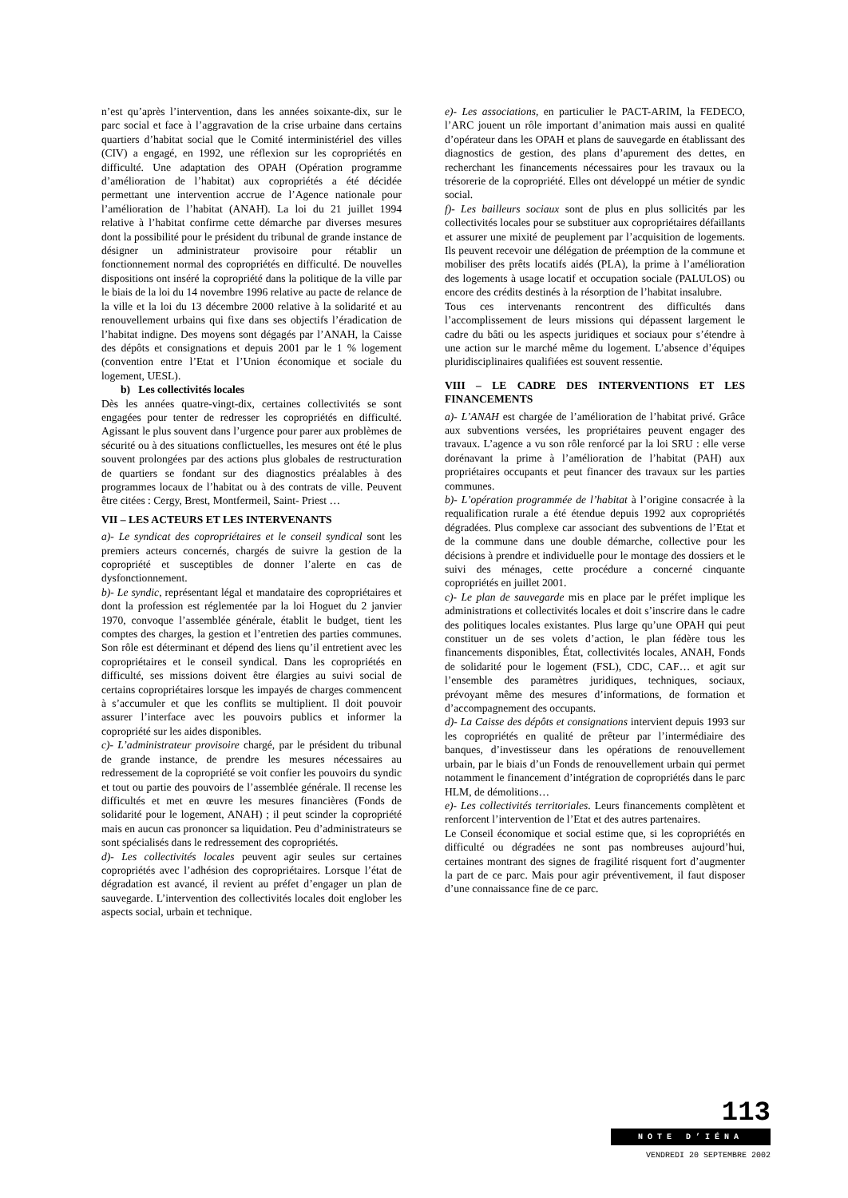n’est qu’après l’intervention, dans les années soixante-dix, sur le parc social et face à l’aggravation de la crise urbaine dans certains quartiers d’habitat social que le Comité interministériel des villes (CIV) a engagé, en 1992, une réflexion sur les copropriétés en difficulté. Une adaptation des OPAH (Opération programme d’amélioration de l’habitat) aux copropriétés a été décidée permettant une intervention accrue de l’Agence nationale pour l’amélioration de l’habitat (ANAH). La loi du 21 juillet 1994 relative à l’habitat confirme cette démarche par diverses mesures dont la possibilité pour le président du tribunal de grande instance de désigner un administrateur provisoire pour rétablir un fonctionnement normal des copropriétés en difficulté. De nouvelles dispositions ont inséré la copropriété dans la politique de la ville par le biais de la loi du 14 novembre 1996 relative au pacte de relance de la ville et la loi du 13 décembre 2000 relative à la solidarité et au renouvellement urbains qui fixe dans ses objectifs l’éradication de l’habitat indigne. Des moyens sont dégagés par l’ANAH, la Caisse des dépôts et consignations et depuis 2001 par le 1 % logement (convention entre l’Etat et l’Union économique et sociale du logement, UESL).
b) Les collectivités locales
Dès les années quatre-vingt-dix, certaines collectivités se sont engagées pour tenter de redresser les copropriétés en difficulté. Agissant le plus souvent dans l’urgence pour parer aux problèmes de sécurité ou à des situations conflictuelles, les mesures ont été le plus souvent prolongées par des actions plus globales de restructuration de quartiers se fondant sur des diagnostics préalables à des programmes locaux de l’habitat ou à des contrats de ville. Peuvent être citées : Cergy, Brest, Montfermeil, Saint- Priest …
VII – LES ACTEURS ET LES INTERVENANTS
a)- Le syndicat des copropriétaires et le conseil syndical sont les premiers acteurs concernés, chargés de suivre la gestion de la copropriété et susceptibles de donner l’alerte en cas de dysfonctionnement.
b)- Le syndic, représentant légal et mandataire des copropriétaires et dont la profession est réglementée par la loi Hoguet du 2 janvier 1970, convoque l’assemblée générale, établit le budget, tient les comptes des charges, la gestion et l’entretien des parties communes. Son rôle est déterminant et dépend des liens qu’il entretient avec les copropriétaires et le conseil syndical. Dans les copropriétés en difficulté, ses missions doivent être élargies au suivi social de certains copropriétaires lorsque les impayés de charges commencent à s’accumuler et que les conflits se multiplient. Il doit pouvoir assurer l’interface avec les pouvoirs publics et informer la copropriété sur les aides disponibles.
c)- L’administrateur provisoire chargé, par le président du tribunal de grande instance, de prendre les mesures nécessaires au redressement de la copropriété se voit confier les pouvoirs du syndic et tout ou partie des pouvoirs de l’assemblée générale. Il recense les difficultés et met en œuvre les mesures financières (Fonds de solidarité pour le logement, ANAH) ; il peut scinder la copropriété mais en aucun cas prononcer sa liquidation. Peu d’administrateurs se sont spécialisés dans le redressement des copropriétés.
d)- Les collectivités locales peuvent agir seules sur certaines copropriétés avec l’adhésion des copropriétaires. Lorsque l’état de dégradation est avancé, il revient au préfet d’engager un plan de sauvegarde. L’intervention des collectivités locales doit englober les aspects social, urbain et technique.
e)- Les associations, en particulier le PACT-ARIM, la FEDECO, l’ARC jouent un rôle important d’animation mais aussi en qualité d’opérateur dans les OPAH et plans de sauvegarde en établissant des diagnostics de gestion, des plans d’apurement des dettes, en recherchant les financements nécessaires pour les travaux ou la trésorerie de la copropriété. Elles ont développé un métier de syndic social.
f)- Les bailleurs sociaux sont de plus en plus sollicités par les collectivités locales pour se substituer aux copropriétaires défaillants et assurer une mixité de peuplement par l’acquisition de logements. Ils peuvent recevoir une délégation de préemption de la commune et mobiliser des prêts locatifs aidés (PLA), la prime à l’amélioration des logements à usage locatif et occupation sociale (PALULOS) ou encore des crédits destinés à la résorption de l’habitat insalubre.
Tous ces intervenants rencontrent des difficultés dans l’accomplissement de leurs missions qui dépassent largement le cadre du bâti ou les aspects juridiques et sociaux pour s’étendre à une action sur le marché même du logement. L’absence d’équipes pluridisciplinaires qualifiées est souvent ressentie.
VIII – LE CADRE DES INTERVENTIONS ET LES FINANCEMENTS
a)- L’ANAH est chargée de l’amélioration de l’habitat privé. Grâce aux subventions versées, les propriétaires peuvent engager des travaux. L’agence a vu son rôle renforcé par la loi SRU : elle verse dorénavant la prime à l’amélioration de l’habitat (PAH) aux propriétaires occupants et peut financer des travaux sur les parties communes.
b)- L’opération programmée de l’habitat à l’origine consacrée à la requalification rurale a été étendue depuis 1992 aux copropriétés dégradées. Plus complexe car associant des subventions de l’Etat et de la commune dans une double démarche, collective pour les décisions à prendre et individuelle pour le montage des dossiers et le suivi des ménages, cette procédure a concerné cinquante copropriétés en juillet 2001.
c)- Le plan de sauvegarde mis en place par le préfet implique les administrations et collectivités locales et doit s’inscrire dans le cadre des politiques locales existantes. Plus large qu’une OPAH qui peut constituer un de ses volets d’action, le plan fédère tous les financements disponibles, État, collectivités locales, ANAH, Fonds de solidarité pour le logement (FSL), CDC, CAF… et agit sur l’ensemble des paramètres juridiques, techniques, sociaux, prévoyant même des mesures d’informations, de formation et d’accompagnement des occupants.
d)- La Caisse des dépôts et consignations intervient depuis 1993 sur les copropriétés en qualité de prêteur par l’intermédiaire des banques, d’investisseur dans les opérations de renouvellement urbain, par le biais d’un Fonds de renouvellement urbain qui permet notamment le financement d’intégration de copropriétés dans le parc HLM, de démolitions…
e)- Les collectivités territoriales. Leurs financements complètent et renforcent l’intervention de l’Etat et des autres partenaires.
Le Conseil économique et social estime que, si les copropriétés en difficulté ou dégradées ne sont pas nombreuses aujourd’hui, certaines montrant des signes de fragilité risquent fort d’augmenter la part de ce parc. Mais pour agir préventivement, il faut disposer d’une connaissance fine de ce parc.
113
NOTE D’IÉNA
VENDREDI 20 SEPTEMBRE 2002